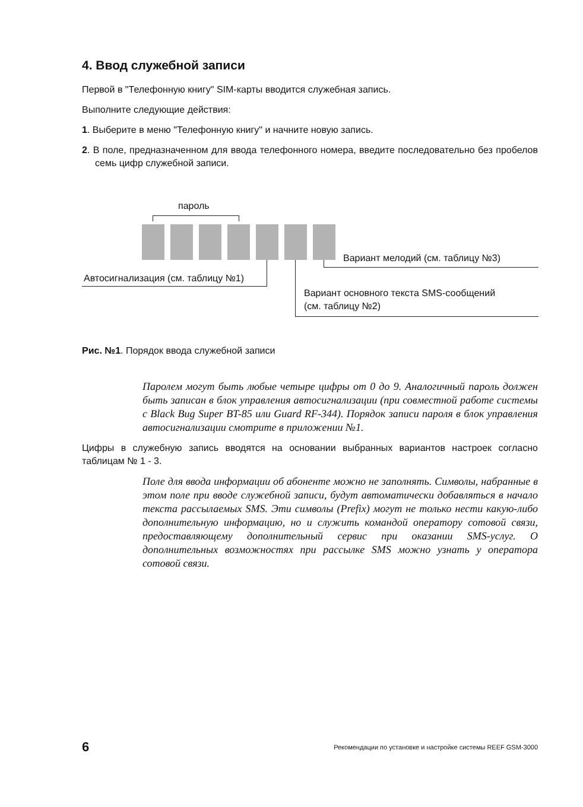4. Ввод служебной записи
Первой в "Телефонную книгу" SIM-карты вводится служебная запись.
Выполните следующие действия:
1. Выберите в меню "Телефонную книгу" и начните новую запись.
2. В поле, предназначенном для ввода телефонного номера, введите последовательно без пробелов семь цифр служебной записи.
пароль
Вариант мелодий (см. таблицу №3)
Автосигнализация (см. таблицу №1)
Вариант основного текста SMS-сообщений
(см. таблицу №2)
Рис. №1. Порядок ввода служебной записи
Паролем могут быть любые четыре цифры от 0 до 9. Аналогичный пароль должен быть записан в блок управления автосигнализации (при совместной работе системы с Black Bug Super BT-85 или Guard RF-344). Порядок записи пароля в блок управления автосигнализации смотрите в приложении №1.
Цифры в служебную запись вводятся на основании выбранных вариантов настроек согласно таблицам № 1 - 3.
Поле для ввода информации об абоненте можно не заполнять. Символы, набранные в этом поле при вводе служебной записи, будут автоматически добавляться в начало текста рассылаемых SMS. Эти символы (Prefix) могут не только нести какую-либо дополнительную информацию, но и служить командой оператору сотовой связи, предоставляющему дополнительный сервис при оказании SMS-услуг. О дополнительных возможностях при рассылке SMS можно узнать у оператора сотовой связи.
6 Рекомендации по установке и настройке системы REEF GSM-3000